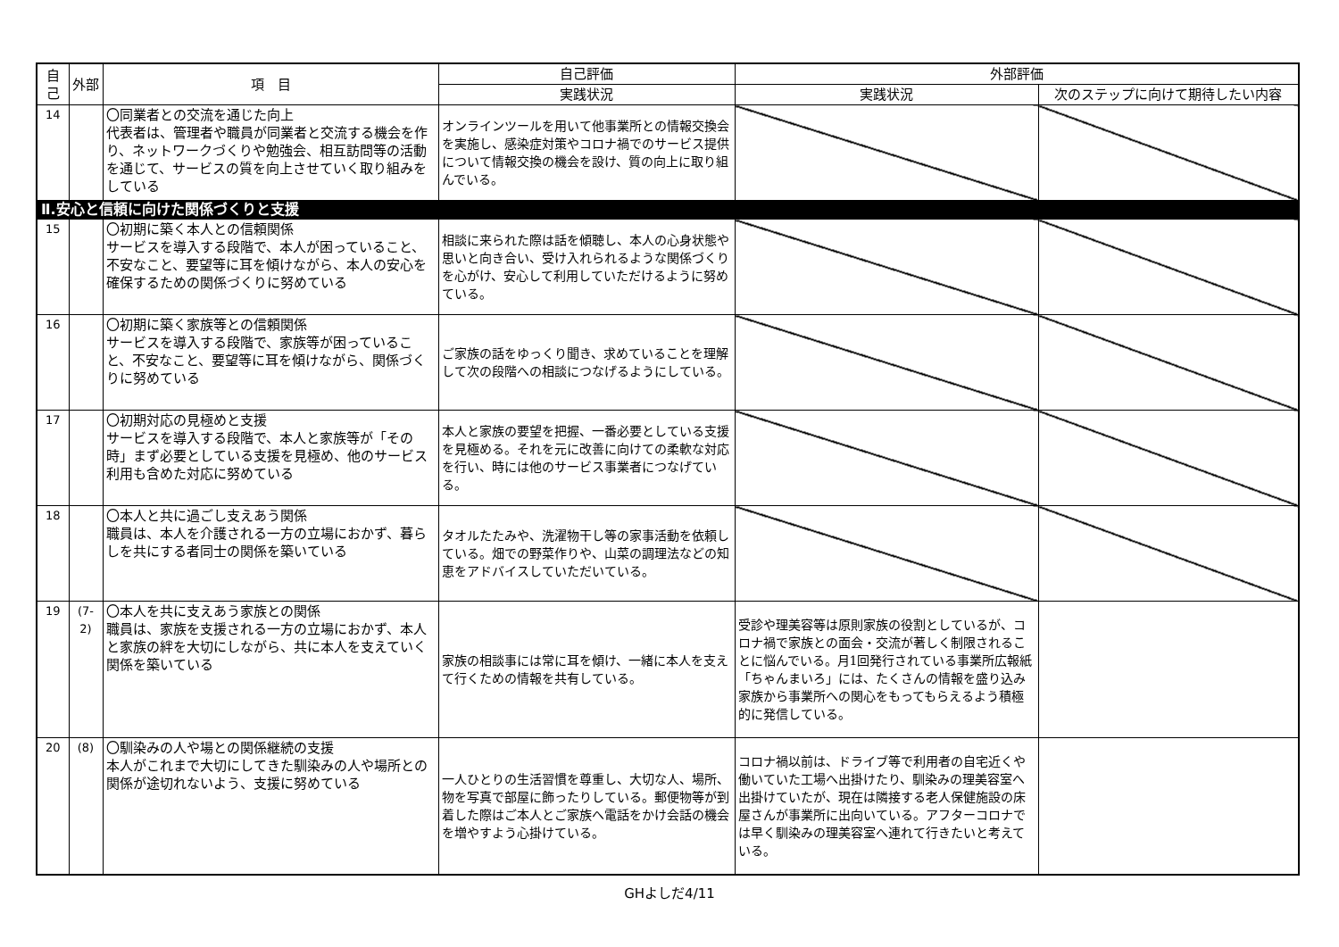| 自己 | 外部 | 項 目 | 自己評価 | 外部評価 | |
| --- | --- | --- | --- | --- | --- |
| | | | 実践状況 | 実践状況 | 次のステップに向けて期待したい内容 |
| 14 | | 〇同業者との交流を通じた向上 代表者は、管理者や職員が同業者と交流する機会を作り、ネットワークづくりや勉強会、相互訪問等の活動を通じて、サービスの質を向上させていく取り組みをしている | オンラインツールを用いて他事業所との情報交換会を実施し、感染症対策やコロナ禍でのサービス提供について情報交換の機会を設け、質の向上に取り組んでいる。 | | |
| Ⅱ.安心と信頼に向けた関係づくりと支援 | | | | | |
| 15 | | 〇初期に築く本人との信頼関係 サービスを導入する段階で、本人が困っていること、不安なこと、要望等に耳を傾けながら、本人の安心を確保するための関係づくりに努めている | 相談に来られた際は話を傾聴し、本人の心身状態や思いと向き合い、受け入れられるような関係づくりを心がけ、安心して利用していただけるように努めている。 | | |
| 16 | | 〇初期に築く家族等との信頼関係 サービスを導入する段階で、家族等が困っていること、不安なこと、要望等に耳を傾けながら、関係づくりに努めている | ご家族の話をゆっくり聞き、求めていることを理解して次の段階への相談につなげるようにしている。 | | |
| 17 | | 〇初期対応の見極めと支援 サービスを導入する段階で、本人と家族等が「その時」まず必要としている支援を見極め、他のサービス利用も含めた対応に努めている | 本人と家族の要望を把握、一番必要としている支援を見極める。それを元に改善に向けての柔軟な対応を行い、時には他のサービス事業者につなげている。 | | |
| 18 | | 〇本人と共に過ごし支えあう関係 職員は、本人を介護される一方の立場におかず、暮らしを共にする者同士の関係を築いている | タオルたたみや、洗濯物干し等の家事活動を依頼している。畑での野菜作りや、山菜の調理法などの知恵をアドバイスしていただいている。 | | |
| 19 | (7-2) | 〇本人を共に支えあう家族との関係 職員は、家族を支援される一方の立場におかず、本人と家族の絆を大切にしながら、共に本人を支えていく関係を築いている | 家族の相談事には常に耳を傾け、一緒に本人を支えて行くための情報を共有している。 | 受診や理美容等は原則家族の役割としているが、コロナ禍で家族との面会・交流が著しく制限されることに悩んでいる。月1回発行されている事業所広報紙「ちゃんまいろ」には、たくさんの情報を盛り込み家族から事業所への関心をもってもらえるよう積極的に発信している。 | |
| 20 | (8) | 〇馴染みの人や場との関係継続の支援 本人がこれまで大切にしてきた馴染みの人や場所との関係が途切れないよう、支援に努めている | 一人ひとりの生活習慣を尊重し、大切な人、場所、物を写真で部屋に飾ったりしている。郵便物等が到着した際はご本人とご家族へ電話をかけ会話の機会を増やすよう心掛けている。 | コロナ禍以前は、ドライブ等で利用者の自宅近くや働いていた工場へ出掛けたり、馴染みの理美容室へ出掛けていたが、現在は隣接する老人保健施設の床屋さんが事業所に出向いている。アフターコロナでは早く馴染みの理美容室へ連れて行きたいと考えている。 | |
GHよしだ4/11